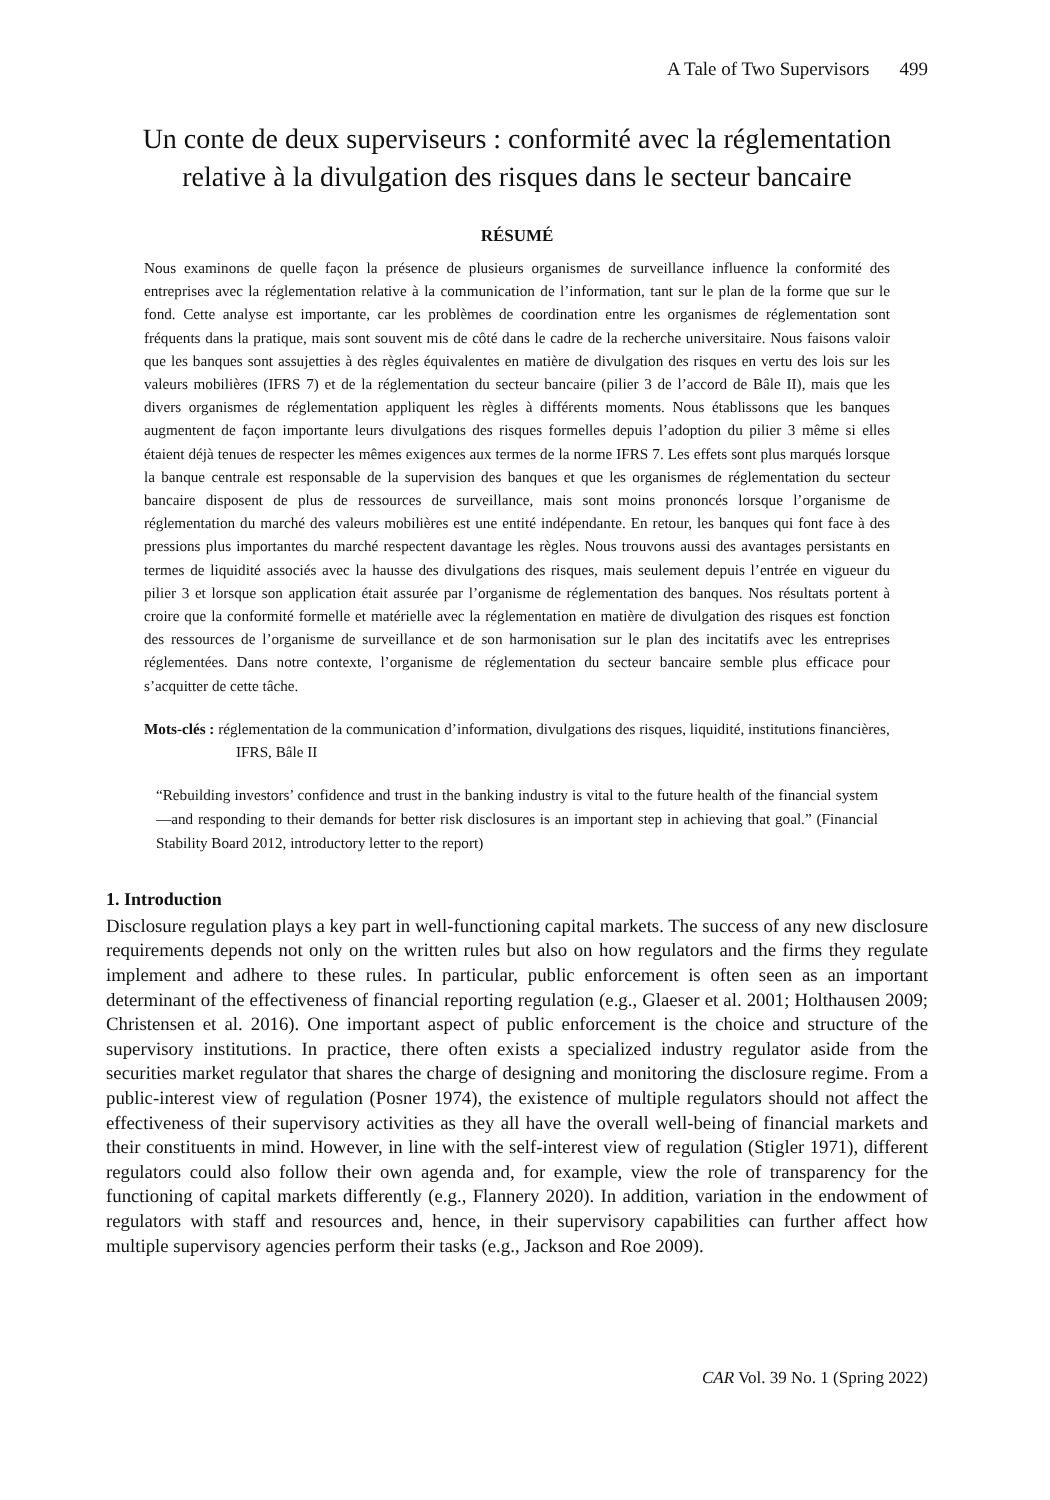A Tale of Two Supervisors 499
Un conte de deux superviseurs : conformité avec la réglementation relative à la divulgation des risques dans le secteur bancaire
RÉSUMÉ
Nous examinons de quelle façon la présence de plusieurs organismes de surveillance influence la conformité des entreprises avec la réglementation relative à la communication de l’information, tant sur le plan de la forme que sur le fond. Cette analyse est importante, car les problèmes de coordination entre les organismes de réglementation sont fréquents dans la pratique, mais sont souvent mis de côté dans le cadre de la recherche universitaire. Nous faisons valoir que les banques sont assujetties à des règles équivalentes en matière de divulgation des risques en vertu des lois sur les valeurs mobilières (IFRS 7) et de la réglementation du secteur bancaire (pilier 3 de l’accord de Bâle II), mais que les divers organismes de réglementation appliquent les règles à différents moments. Nous établissons que les banques augmentent de façon importante leurs divulgations des risques formelles depuis l’adoption du pilier 3 même si elles étaient déjà tenues de respecter les mêmes exigences aux termes de la norme IFRS 7. Les effets sont plus marqués lorsque la banque centrale est responsable de la supervision des banques et que les organismes de réglementation du secteur bancaire disposent de plus de ressources de surveillance, mais sont moins prononcés lorsque l’organisme de réglementation du marché des valeurs mobilières est une entité indépendante. En retour, les banques qui font face à des pressions plus importantes du marché respectent davantage les règles. Nous trouvons aussi des avantages persistants en termes de liquidité associés avec la hausse des divulgations des risques, mais seulement depuis l’entrée en vigueur du pilier 3 et lorsque son application était assurée par l’organisme de réglementation des banques. Nos résultats portent à croire que la conformité formelle et matérielle avec la réglementation en matière de divulgation des risques est fonction des ressources de l’organisme de surveillance et de son harmonisation sur le plan des incitatifs avec les entreprises réglementées. Dans notre contexte, l’organisme de réglementation du secteur bancaire semble plus efficace pour s’acquitter de cette tâche.
Mots-clés : réglementation de la communication d’information, divulgations des risques, liquidité, institutions financières, IFRS, Bâle II
“Rebuilding investors’ confidence and trust in the banking industry is vital to the future health of the financial system—and responding to their demands for better risk disclosures is an important step in achieving that goal.” (Financial Stability Board 2012, introductory letter to the report)
1. Introduction
Disclosure regulation plays a key part in well-functioning capital markets. The success of any new disclosure requirements depends not only on the written rules but also on how regulators and the firms they regulate implement and adhere to these rules. In particular, public enforcement is often seen as an important determinant of the effectiveness of financial reporting regulation (e.g., Glaeser et al. 2001; Holthausen 2009; Christensen et al. 2016). One important aspect of public enforcement is the choice and structure of the supervisory institutions. In practice, there often exists a specialized industry regulator aside from the securities market regulator that shares the charge of designing and monitoring the disclosure regime. From a public-interest view of regulation (Posner 1974), the existence of multiple regulators should not affect the effectiveness of their supervisory activities as they all have the overall well-being of financial markets and their constituents in mind. However, in line with the self-interest view of regulation (Stigler 1971), different regulators could also follow their own agenda and, for example, view the role of transparency for the functioning of capital markets differently (e.g., Flannery 2020). In addition, variation in the endowment of regulators with staff and resources and, hence, in their supervisory capabilities can further affect how multiple supervisory agencies perform their tasks (e.g., Jackson and Roe 2009).
CAR Vol. 39 No. 1 (Spring 2022)